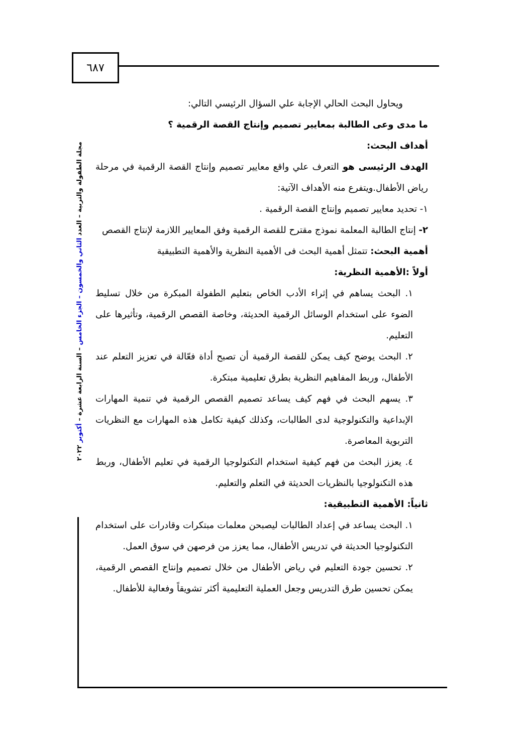٦٨٧
مجلة الطفولة والتربية – العدد الثاني والخمسون – الجزء الخامس – السنة الرابعة عشرة – أكتوبر ٢٠٢٢
ويحاول البحث الحالي الإجابة علي السؤال الرئيسي التالي:
ما مدى وعى الطالبة بمعايير تصميم وإنتاج القصة الرقمية ؟
أهداف البحث:
الهدف الرئيسى هو التعرف علي واقع معايير تصميم وإنتاج القصة الرقمية في مرحلة رياض الأطفال.ويتفرع منه الأهداف الآتية:
١- تحديد معايير تصميم وإنتاج القصة الرقمية .
٢- إنتاج الطالبة المعلمة نموذج مقترح للقصة الرقمية وفق المعايير اللازمة لإنتاج القصص
أهمية البحث: تتمثل أهمية البحث فى الأهمية النظرية والأهمية التطبيقية
أولاً :الأهمية النظرية:
١. البحث يساهم في إثراء الأدب الخاص بتعليم الطفولة المبكرة من خلال تسليط الضوء على استخدام الوسائل الرقمية الحديثة، وخاصة القصص الرقمية، وتأثيرها على التعليم.
٢. البحث يوضح كيف يمكن للقصة الرقمية أن تصبح أداة فعّالة في تعزيز التعلم عند الأطفال، وربط المفاهيم النظرية بطرق تعليمية مبتكرة.
٣. يسهم البحث في فهم كيف يساعد تصميم القصص الرقمية في تنمية المهارات الإبداعية والتكنولوجية لدى الطالبات، وكذلك كيفية تكامل هذه المهارات مع النظريات التربوية المعاصرة.
٤. يعزز البحث من فهم كيفية استخدام التكنولوجيا الرقمية في تعليم الأطفال، وربط هذه التكنولوجيا بالنظريات الحديثة في التعلم والتعليم.
ثانياً: الأهمية التطبيقية:
١. البحث يساعد في إعداد الطالبات ليصبحن معلمات مبتكرات وقادرات على استخدام التكنولوجيا الحديثة في تدريس الأطفال، مما يعزز من فرصهن في سوق العمل.
٢. تحسين جودة التعليم في رياض الأطفال من خلال تصميم وإنتاج القصص الرقمية، يمكن تحسين طرق التدريس وجعل العملية التعليمية أكثر تشويقاً وفعالية للأطفال.